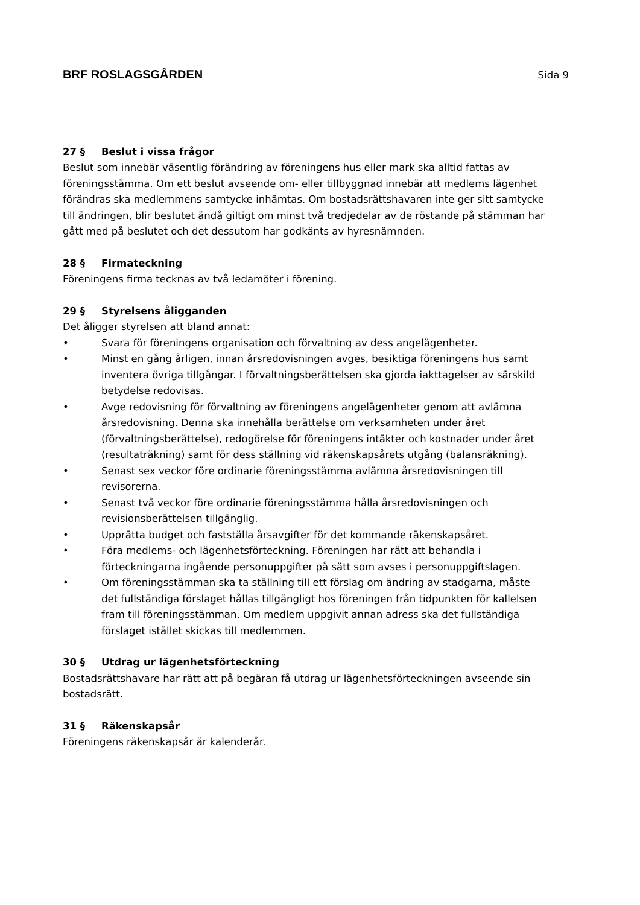BRF ROSLAGSGÅRDEN Sida 9
27 § Beslut i vissa frågor
Beslut som innebär väsentlig förändring av föreningens hus eller mark ska alltid fattas av föreningsstämma. Om ett beslut avseende om- eller tillbyggnad innebär att medlems lägenhet förändras ska medlemmens samtycke inhämtas. Om bostadsrättshavaren inte ger sitt samtycke till ändringen, blir beslutet ändå giltigt om minst två tredjedelar av de röstande på stämman har gått med på beslutet och det dessutom har godkänts av hyresnämnden.
28 § Firmateckning
Föreningens firma tecknas av två ledamöter i förening.
29 § Styrelsens åligganden
Det åligger styrelsen att bland annat:
• Svara för föreningens organisation och förvaltning av dess angelägenheter.
• Minst en gång årligen, innan årsredovisningen avges, besiktiga föreningens hus samt inventera övriga tillgångar. I förvaltningsberättelsen ska gjorda iakttagelser av särskild betydelse redovisas.
• Avge redovisning för förvaltning av föreningens angelägenheter genom att avlämna årsredovisning. Denna ska innehålla berättelse om verksamheten under året (förvaltningsberättelse), redogörelse för föreningens intäkter och kostnader under året (resultaträkning) samt för dess ställning vid räkenskapsårets utgång (balansräkning).
• Senast sex veckor före ordinarie föreningsstämma avlämna årsredovisningen till revisorerna.
• Senast två veckor före ordinarie föreningsstämma hålla årsredovisningen och revisionsberättelsen tillgänglig.
• Upprätta budget och fastställa årsavgifter för det kommande räkenskapsåret.
• Föra medlems- och lägenhetsförteckning. Föreningen har rätt att behandla i förteckningarna ingående personuppgifter på sätt som avses i personuppgiftslagen.
• Om föreningsstämman ska ta ställning till ett förslag om ändring av stadgarna, måste det fullständiga förslaget hållas tillgängligt hos föreningen från tidpunkten för kallelsen fram till föreningsstämman. Om medlem uppgivit annan adress ska det fullständiga förslaget istället skickas till medlemmen.
30 § Utdrag ur lägenhetsförteckning
Bostadsrättshavare har rätt att på begäran få utdrag ur lägenhetsförteckningen avseende sin bostadsrätt.
31 § Räkenskapsår
Föreningens räkenskapsår är kalenderår.